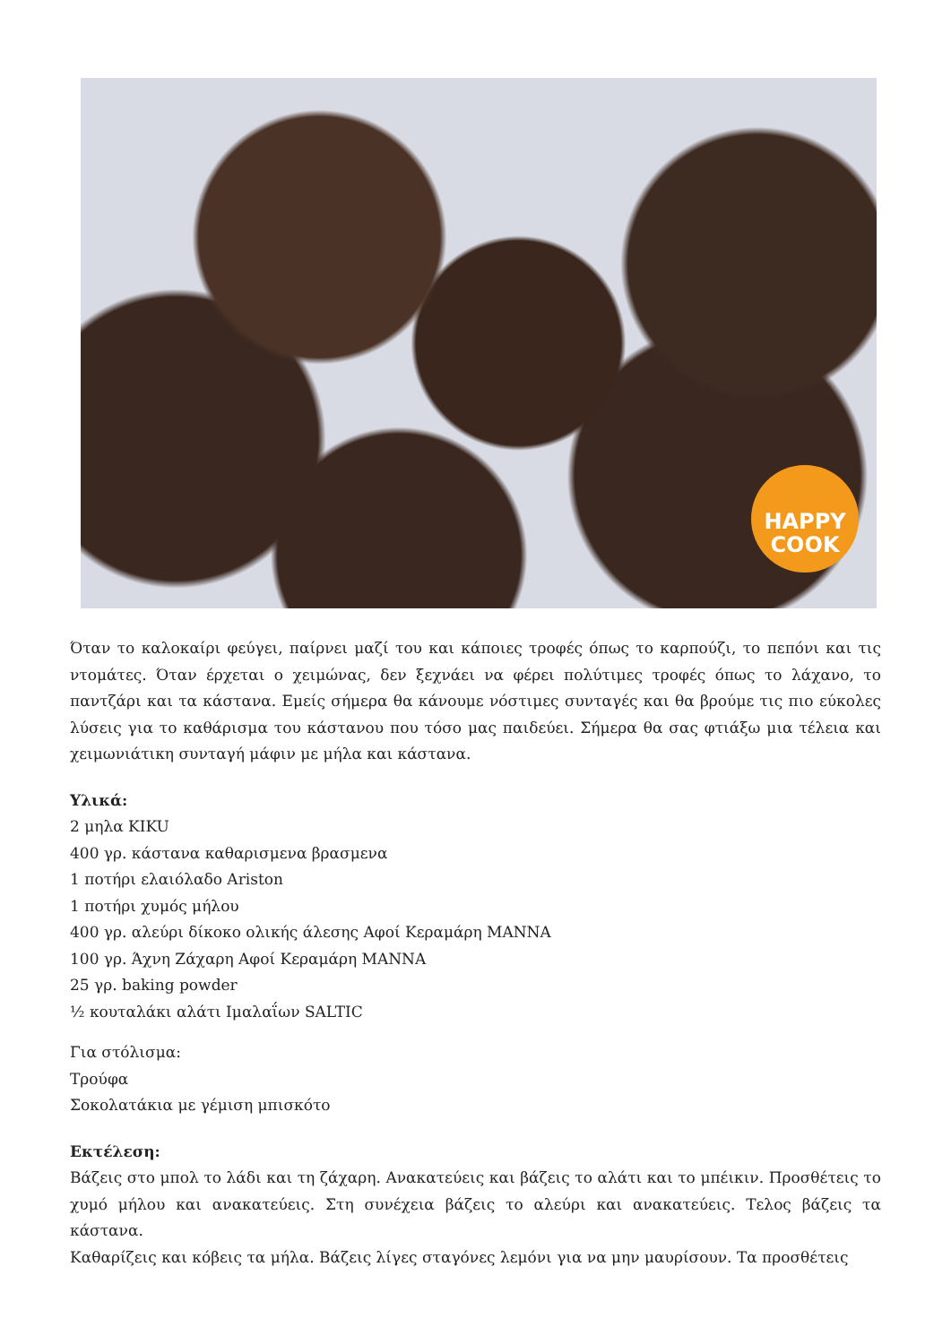HAPPY
COOK
Όταν το καλοκαίρι φεύγει, παίρνει μαζί του και κάποιες τροφές όπως το καρπούζι, το πεπόνι και τις ντομάτες. Όταν έρχεται ο χειμώνας, δεν ξεχνάει να φέρει πολύτιμες τροφές όπως το λάχανο, το παντζάρι και τα κάστανα. Εμείς σήμερα θα κάνουμε νόστιμες συνταγές και θα βρούμε τις πιο εύκολες λύσεις για το καθάρισμα του κάστανου που τόσο μας παιδεύει. Σήμερα θα σας φτιάξω μια τέλεια και χειμωνιάτικη συνταγή μάφιν με μήλα και κάστανα.
Υλικά:
2 μηλα KIKU
400 γρ. κάστανα καθαρισμενα βρασμενα
1 ποτήρι ελαιόλαδο Ariston
1 ποτήρι χυμός μήλου
400 γρ. αλεύρι δίκοκο ολικής άλεσης Αφοί Κεραμάρη MANNA
100 γρ. Άχνη Ζάχαρη Αφοί Κεραμάρη MANNA
25 γρ. baking powder
½ κουταλάκι αλάτι Ιμαλαΐων SALTIC
Για στόλισμα:
Τρούφα
Σοκολατάκια με γέμιση μπισκότο
Εκτέλεση:
Βάζεις στο μπολ το λάδι και τη ζάχαρη. Ανακατεύεις και βάζεις το αλάτι και το μπέικιν. Προσθέτεις το χυμό μήλου και ανακατεύεις. Στη συνέχεια βάζεις το αλεύρι και ανακατεύεις. Τελος βάζεις τα κάστανα.
Καθαρίζεις και κόβεις τα μήλα. Βάζεις λίγες σταγόνες λεμόνι για να μην μαυρίσουν. Τα προσθέτεις